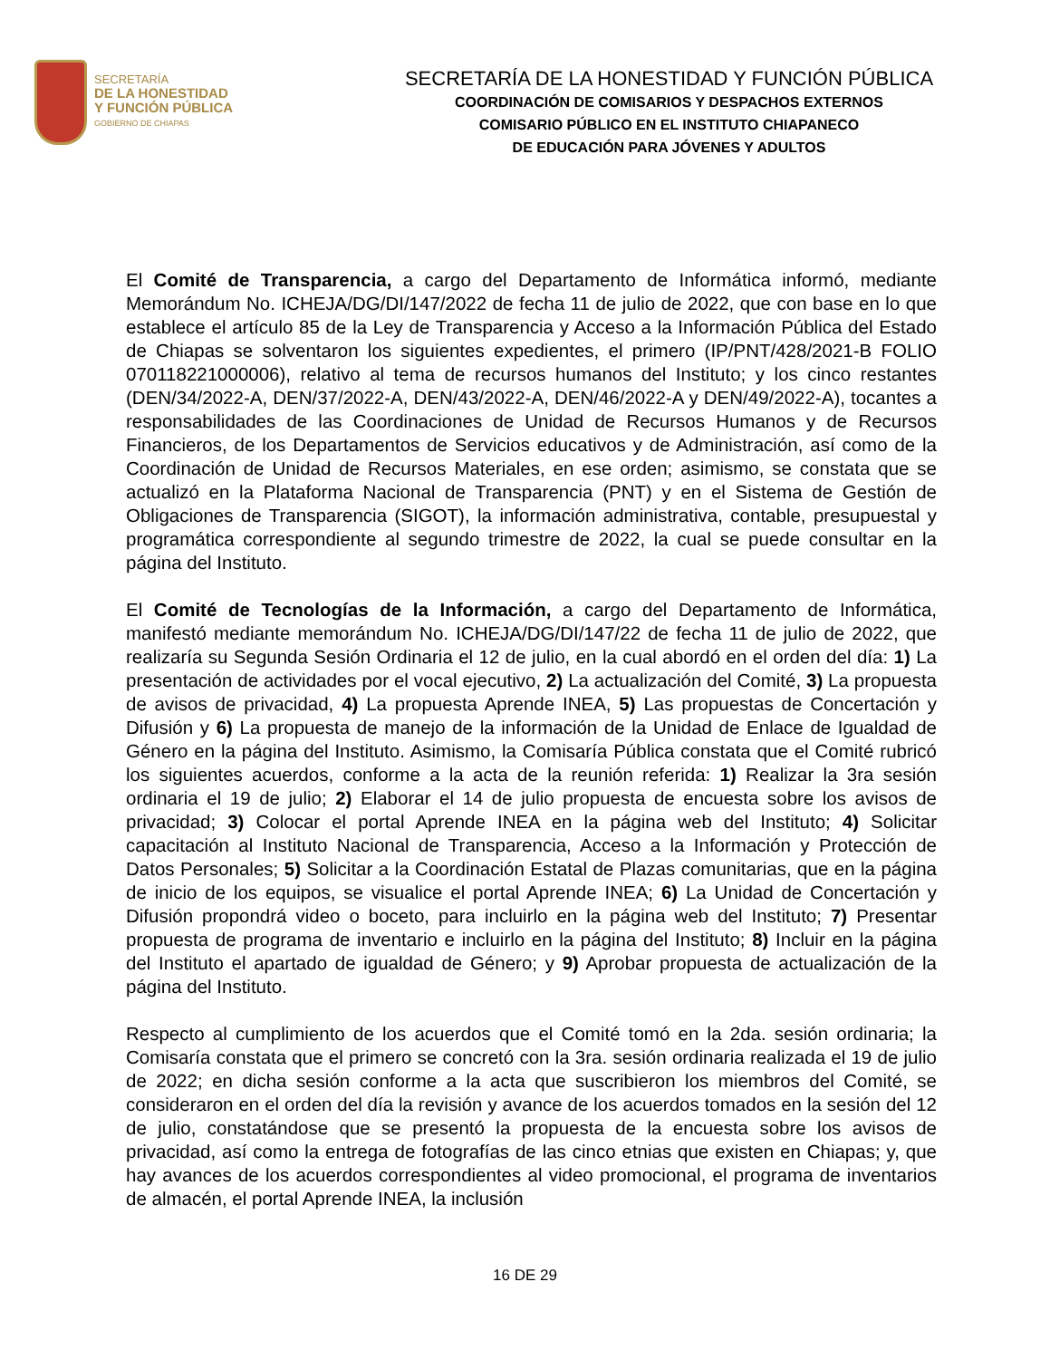SECRETARÍA
DE LA HONESTIDAD
Y FUNCIÓN PÚBLICA
GOBIERNO DE CHIAPAS
SECRETARÍA DE LA HONESTIDAD Y FUNCIÓN PÚBLICA
COORDINACIÓN DE COMISARIOS Y DESPACHOS EXTERNOS
COMISARIO PÚBLICO EN EL INSTITUTO CHIAPANECO
DE EDUCACIÓN PARA JÓVENES Y ADULTOS
El Comité de Transparencia, a cargo del Departamento de Informática informó, mediante Memorándum No. ICHEJA/DG/DI/147/2022 de fecha 11 de julio de 2022, que con base en lo que establece el artículo 85 de la Ley de Transparencia y Acceso a la Información Pública del Estado de Chiapas se solventaron los siguientes expedientes, el primero (IP/PNT/428/2021-B FOLIO 070118221000006), relativo al tema de recursos humanos del Instituto; y los cinco restantes (DEN/34/2022-A, DEN/37/2022-A, DEN/43/2022-A, DEN/46/2022-A y DEN/49/2022-A), tocantes a responsabilidades de las Coordinaciones de Unidad de Recursos Humanos y de Recursos Financieros, de los Departamentos de Servicios educativos y de Administración, así como de la Coordinación de Unidad de Recursos Materiales, en ese orden; asimismo, se constata que se actualizó en la Plataforma Nacional de Transparencia (PNT) y en el Sistema de Gestión de Obligaciones de Transparencia (SIGOT), la información administrativa, contable, presupuestal y programática correspondiente al segundo trimestre de 2022, la cual se puede consultar en la página del Instituto.
El Comité de Tecnologías de la Información, a cargo del Departamento de Informática, manifestó mediante memorándum No. ICHEJA/DG/DI/147/22 de fecha 11 de julio de 2022, que realizaría su Segunda Sesión Ordinaria el 12 de julio, en la cual abordó en el orden del día: 1) La presentación de actividades por el vocal ejecutivo, 2) La actualización del Comité, 3) La propuesta de avisos de privacidad, 4) La propuesta Aprende INEA, 5) Las propuestas de Concertación y Difusión y 6) La propuesta de manejo de la información de la Unidad de Enlace de Igualdad de Género en la página del Instituto. Asimismo, la Comisaría Pública constata que el Comité rubricó los siguientes acuerdos, conforme a la acta de la reunión referida: 1) Realizar la 3ra sesión ordinaria el 19 de julio; 2) Elaborar el 14 de julio propuesta de encuesta sobre los avisos de privacidad; 3) Colocar el portal Aprende INEA en la página web del Instituto; 4) Solicitar capacitación al Instituto Nacional de Transparencia, Acceso a la Información y Protección de Datos Personales; 5) Solicitar a la Coordinación Estatal de Plazas comunitarias, que en la página de inicio de los equipos, se visualice el portal Aprende INEA; 6) La Unidad de Concertación y Difusión propondrá video o boceto, para incluirlo en la página web del Instituto; 7) Presentar propuesta de programa de inventario e incluirlo en la página del Instituto; 8) Incluir en la página del Instituto el apartado de igualdad de Género; y 9) Aprobar propuesta de actualización de la página del Instituto.
Respecto al cumplimiento de los acuerdos que el Comité tomó en la 2da. sesión ordinaria; la Comisaría constata que el primero se concretó con la 3ra. sesión ordinaria realizada el 19 de julio de 2022; en dicha sesión conforme a la acta que suscribieron los miembros del Comité, se consideraron en el orden del día la revisión y avance de los acuerdos tomados en la sesión del 12 de julio, constatándose que se presentó la propuesta de la encuesta sobre los avisos de privacidad, así como la entrega de fotografías de las cinco etnias que existen en Chiapas; y, que hay avances de los acuerdos correspondientes al video promocional, el programa de inventarios de almacén, el portal Aprende INEA, la inclusión
16 DE 29